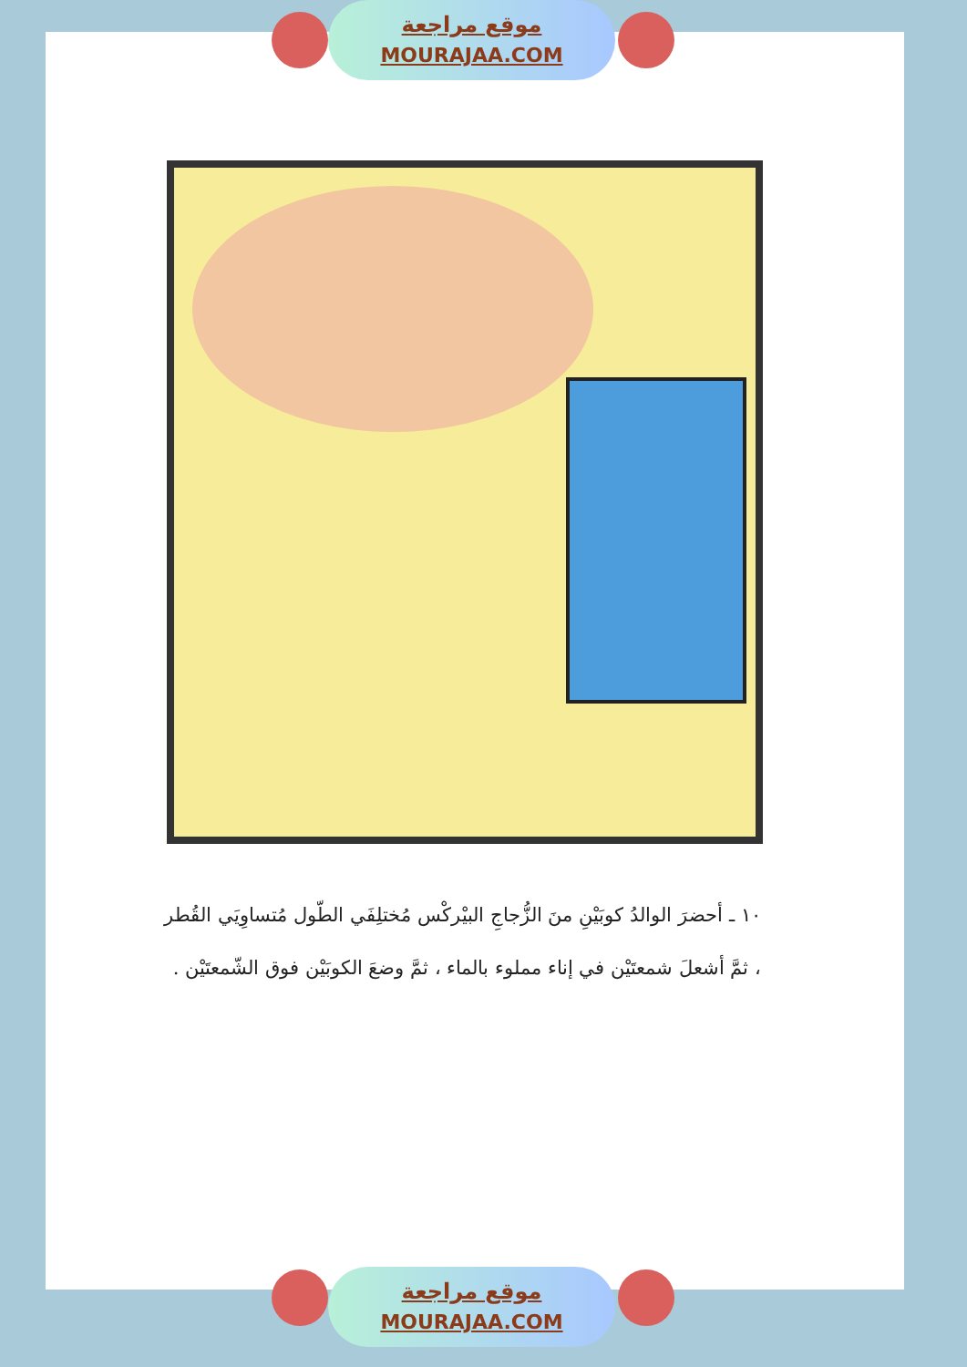موقع مراجعة
MOURAJAA.COM
١٠ ـ أحضرَ الوالدُ كوبَيْنِ منَ الزُّجاجِ البيْركْس مُختلِفَي الطّول مُتساوِيَي القُطر ، ثمَّ أشعلَ شمعتَيْن في إناء مملوء بالماء ، ثمَّ وضعَ الكوبَيْن فوق الشّمعتَيْن .
موقع مراجعة
MOURAJAA.COM